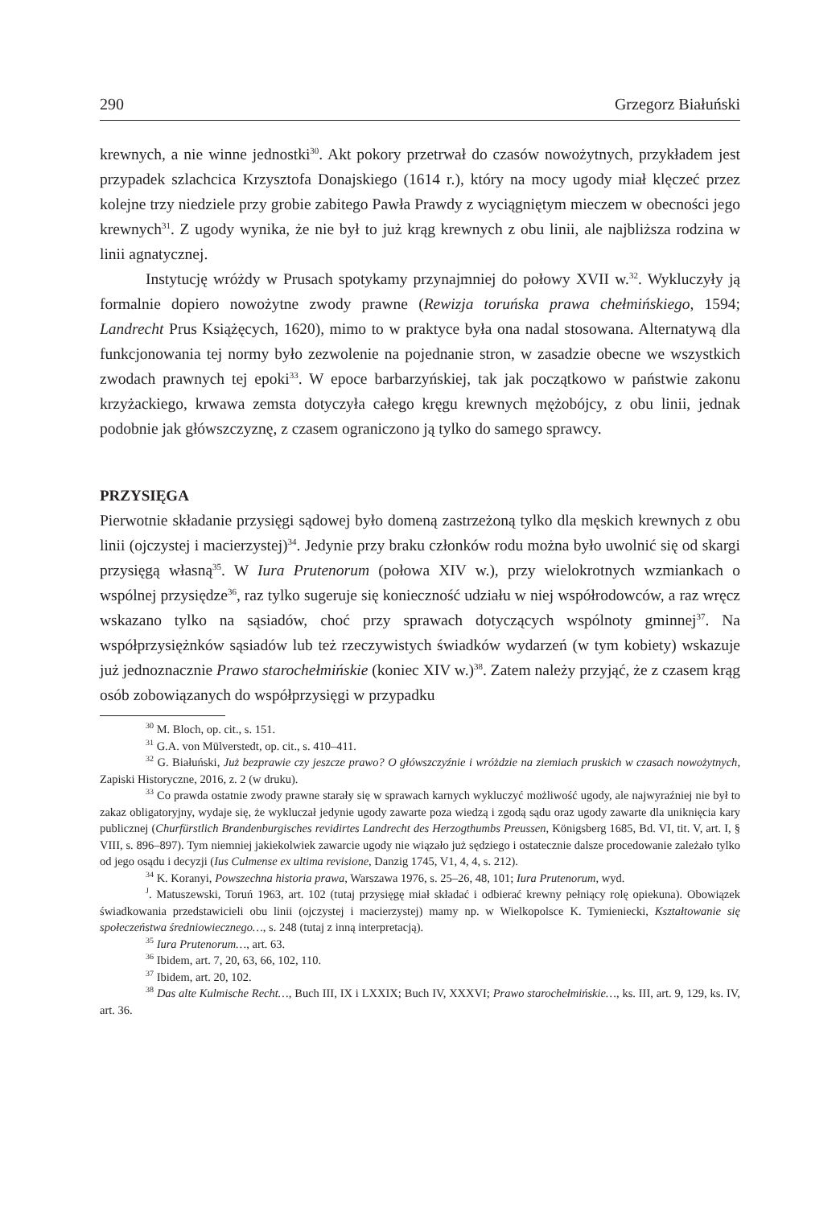290 Grzegorz Białuński
krewnych, a nie winne jednostki<sup>30</sup>. Akt pokory przetrwał do czasów nowożytnych, przykładem jest przypadek szlachcica Krzysztofa Donajskiego (1614 r.), który na mocy ugody miał klęczeć przez kolejne trzy niedziele przy grobie zabitego Pawła Prawdy z wyciągniętym mieczem w obecności jego krewnych<sup>31</sup>. Z ugody wynika, że nie był to już krąg krewnych z obu linii, ale najbliższa rodzina w linii agnatycznej.
Instytucję wróżdy w Prusach spotykamy przynajmniej do połowy XVII w.<sup>32</sup>. Wykluczyły ją formalnie dopiero nowożytne zwody prawne (Rewizja toruńska prawa chełmińskiego, 1594; Landrecht Prus Książęcych, 1620), mimo to w praktyce była ona nadal stosowana. Alternatywą dla funkcjonowania tej normy było zezwolenie na pojednanie stron, w zasadzie obecne we wszystkich zwodach prawnych tej epoki<sup>33</sup>. W epoce barbarzyńskiej, tak jak początkowo w państwie zakonu krzyżackiego, krwawa zemsta dotyczyła całego kręgu krewnych mężobójcy, z obu linii, jednak podobnie jak główszczyznę, z czasem ograniczono ją tylko do samego sprawcy.
PRZYSIĘGA
Pierwotnie składanie przysięgi sądowej było domeną zastrzeżoną tylko dla męskich krewnych z obu linii (ojczystej i macierzystej)<sup>34</sup>. Jedynie przy braku członków rodu można było uwolnić się od skargi przysięgą własną<sup>35</sup>. W Iura Prutenorum (połowa XIV w.), przy wielokrotnych wzmiankach o wspólnej przysiędze<sup>36</sup>, raz tylko sugeruje się konieczność udziału w niej współrodowców, a raz wręcz wskazano tylko na sąsiadów, choć przy sprawach dotyczących wspólnoty gminnej<sup>37</sup>. Na współprzysiężnków sąsiadów lub też rzeczywistych świadków wydarzeń (w tym kobiety) wskazuje już jednoznacznie Prawo starochełmińskie (koniec XIV w.)<sup>38</sup>. Zatem należy przyjąć, że z czasem krąg osób zobowiązanych do współprzysięgi w przypadku
<sup>30</sup> M. Bloch, op. cit., s. 151.
<sup>31</sup> G.A. von Mülverstedt, op. cit., s. 410–411.
<sup>32</sup> G. Białuński, Już bezprawie czy jeszcze prawo? O główszczyźnie i wróżdzie na ziemiach pruskich w czasach nowożytnych, Zapiski Historyczne, 2016, z. 2 (w druku).
<sup>33</sup> Co prawda ostatnie zwody prawne starały się w sprawach karnych wykluczyć możliwość ugody, ale najwyraźniej nie był to zakaz obligatoryjny, wydaje się, że wykluczał jedynie ugody zawarte poza wiedzą i zgodą sądu oraz ugody zawarte dla uniknięcia kary publicznej (Churfürstlich Brandenburgisches revidirtes Landrecht des Herzogthumbs Preussen, Königsberg 1685, Bd. VI, tit. V, art. I, § VIII, s. 896–897). Tym niemniej jakiekolwiek zawarcie ugody nie wiązało już sędziego i ostatecznie dalsze procedowanie zależało tylko od jego osądu i decyzji (Ius Culmense ex ultima revisione, Danzig 1745, V1, 4, 4, s. 212).
<sup>34</sup> K. Koranyi, Powszechna historia prawa, Warszawa 1976, s. 25–26, 48, 101; Iura Prutenorum, wyd.
<sup>J</sup>. Matuszewski, Toruń 1963, art. 102 (tutaj przysięgę miał składać i odbierać krewny pełniący rolę opiekuna). Obowiązek świadkowania przedstawicieli obu linii (ojczystej i macierzystej) mamy np. w Wielkopolsce K. Tymieniecki, Kształtowanie się społeczeństwa średniowiecznego…, s. 248 (tutaj z inną interpretacją).
<sup>35</sup> Iura Prutenorum…, art. 63.
<sup>36</sup> Ibidem, art. 7, 20, 63, 66, 102, 110.
<sup>37</sup> Ibidem, art. 20, 102.
<sup>38</sup> Das alte Kulmische Recht…, Buch III, IX i LXXIX; Buch IV, XXXVI; Prawo starochełmińskie…, ks. III, art. 9, 129, ks. IV, art. 36.